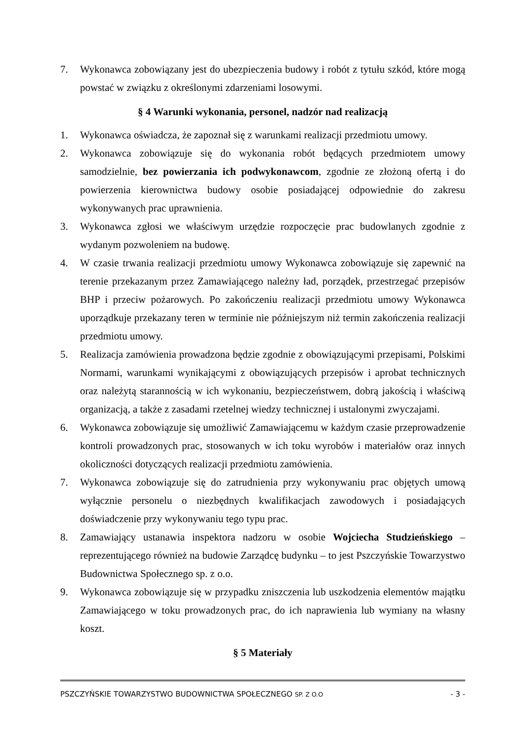7. Wykonawca zobowiązany jest do ubezpieczenia budowy i robót z tytułu szkód, które mogą powstać w związku z określonymi zdarzeniami losowymi.
§ 4 Warunki wykonania, personel, nadzór nad realizacją
1. Wykonawca oświadcza, że zapoznał się z warunkami realizacji przedmiotu umowy.
2. Wykonawca zobowiązuje się do wykonania robót będących przedmiotem umowy samodzielnie, bez powierzania ich podwykonawcom, zgodnie ze złożoną ofertą i do powierzenia kierownictwa budowy osobie posiadającej odpowiednie do zakresu wykonywanych prac uprawnienia.
3. Wykonawca zgłosi we właściwym urzędzie rozpoczęcie prac budowlanych zgodnie z wydanym pozwoleniem na budowę.
4. W czasie trwania realizacji przedmiotu umowy Wykonawca zobowiązuje się zapewnić na terenie przekazanym przez Zamawiającego należny ład, porządek, przestrzegać przepisów BHP i przeciw pożarowych. Po zakończeniu realizacji przedmiotu umowy Wykonawca uporządkuje przekazany teren w terminie nie późniejszym niż termin zakończenia realizacji przedmiotu umowy.
5. Realizacja zamówienia prowadzona będzie zgodnie z obowiązującymi przepisami, Polskimi Normami, warunkami wynikającymi z obowiązujących przepisów i aprobat technicznych oraz należytą starannością w ich wykonaniu, bezpieczeństwem, dobrą jakością i właściwą organizacją, a także z zasadami rzetelnej wiedzy technicznej i ustalonymi zwyczajami.
6. Wykonawca zobowiązuje się umożliwić Zamawiającemu w każdym czasie przeprowadzenie kontroli prowadzonych prac, stosowanych w ich toku wyrobów i materiałów oraz innych okoliczności dotyczących realizacji przedmiotu zamówienia.
7. Wykonawca zobowiązuje się do zatrudnienia przy wykonywaniu prac objętych umową wyłącznie personelu o niezbędnych kwalifikacjach zawodowych i posiadających doświadczenie przy wykonywaniu tego typu prac.
8. Zamawiający ustanawia inspektora nadzoru w osobie Wojciecha Studzieńskiego – reprezentującego również na budowie Zarządcę budynku – to jest Pszczyńskie Towarzystwo Budownictwa Społecznego sp. z o.o.
9. Wykonawca zobowiązuje się w przypadku zniszczenia lub uszkodzenia elementów majątku Zamawiającego w toku prowadzonych prac, do ich naprawienia lub wymiany na własny koszt.
§ 5 Materiały
PSZCZYŃSKIE TOWARZYSTWO BUDOWNICTWA SPOŁECZNEGO SP. Z O.O - 3 -